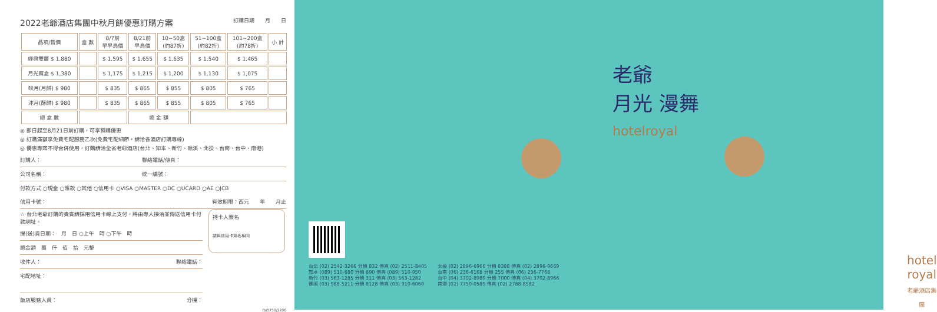2022老爺酒店集團中秋月餅優惠訂購方案 訂購日期　　月　　日
| 品項/售價 | 盒 數 | 8/7前 早早鳥價 | 8/21前 早鳥價 | 10~50盒 (約87折) | 51~100盒 (約82折) | 101~200盒 (約78折) | 小 計 |
| --- | --- | --- | --- | --- | --- | --- | --- |
| 經典雙層 $ 1,880 | | $ 1,595 | $ 1,655 | $ 1,635 | $ 1,540 | $ 1,465 | |
| 月光寶盒 $ 1,380 | | $ 1,175 | $ 1,215 | $ 1,200 | $ 1,130 | $ 1,075 | |
| 映月(月餅) $ 980 | | $ 835 | $ 865 | $ 855 | $ 805 | $ 765 | |
| 沐月(酥餅) $ 980 | | $ 835 | $ 865 | $ 855 | $ 805 | $ 765 | |
| 總 盒 數 | | | 總 金 額 | | | | |
◎ 即日起至8月21日前訂購，可享預購優惠
◎ 訂購滿額享免費宅配服務乙次(免費宅配細節，請洽各酒店訂購專線)
◎ 優惠專案不得合併使用，訂購請洽全省老爺酒店(台北、知本、新竹、礁溪、北投、台南、台中、南港)
訂購人： 聯絡電話/傳真：
公司名稱： 統一編號：
付款方式 ○現金 ○匯款 ○其他 ○信用卡 ○VISA ○MASTER ○DC ○UCARD ○AE ○JCB
信用卡號： 有效期限：西元　　年　　月止
☆ 台北老爺訂購的貴賓請採用信用卡線上支付，將由專人接洽並傳送信用卡付款網址。
提(送)貨日期：　月　日 ○上午　時 ○下午　時
總金額　萬　仟　佰　拾　元整
收件人： 聯絡電話：
宅配地址：
飯店服務人員： 分機：
持卡人簽名
請與信用卡簽名相同
fb/5750/2206
老爺
月光 漫舞
hotelroyal
台北 (02) 2542-3266 分機 832 傳真 (02) 2511-8405
知本 (089) 510-680 分機 890 傳真 (089) 510-950
新竹 (03) 563-1285 分機 311 傳真 (03) 563-1282
礁溪 (03) 988-5211 分機 8128 傳真 (03) 910-6060
北投 (02) 2896-6966 分機 8388 傳真 (02) 2896-9669
台南 (06) 236-6168 分機 255 傳真 (06) 236-7768
台中 (04) 3702-8989 分機 7000 傳真 (04) 3702-8966
南港 (02) 7750-0589 傳真 (02) 2788-8582
hotel royal
老爺酒店集團